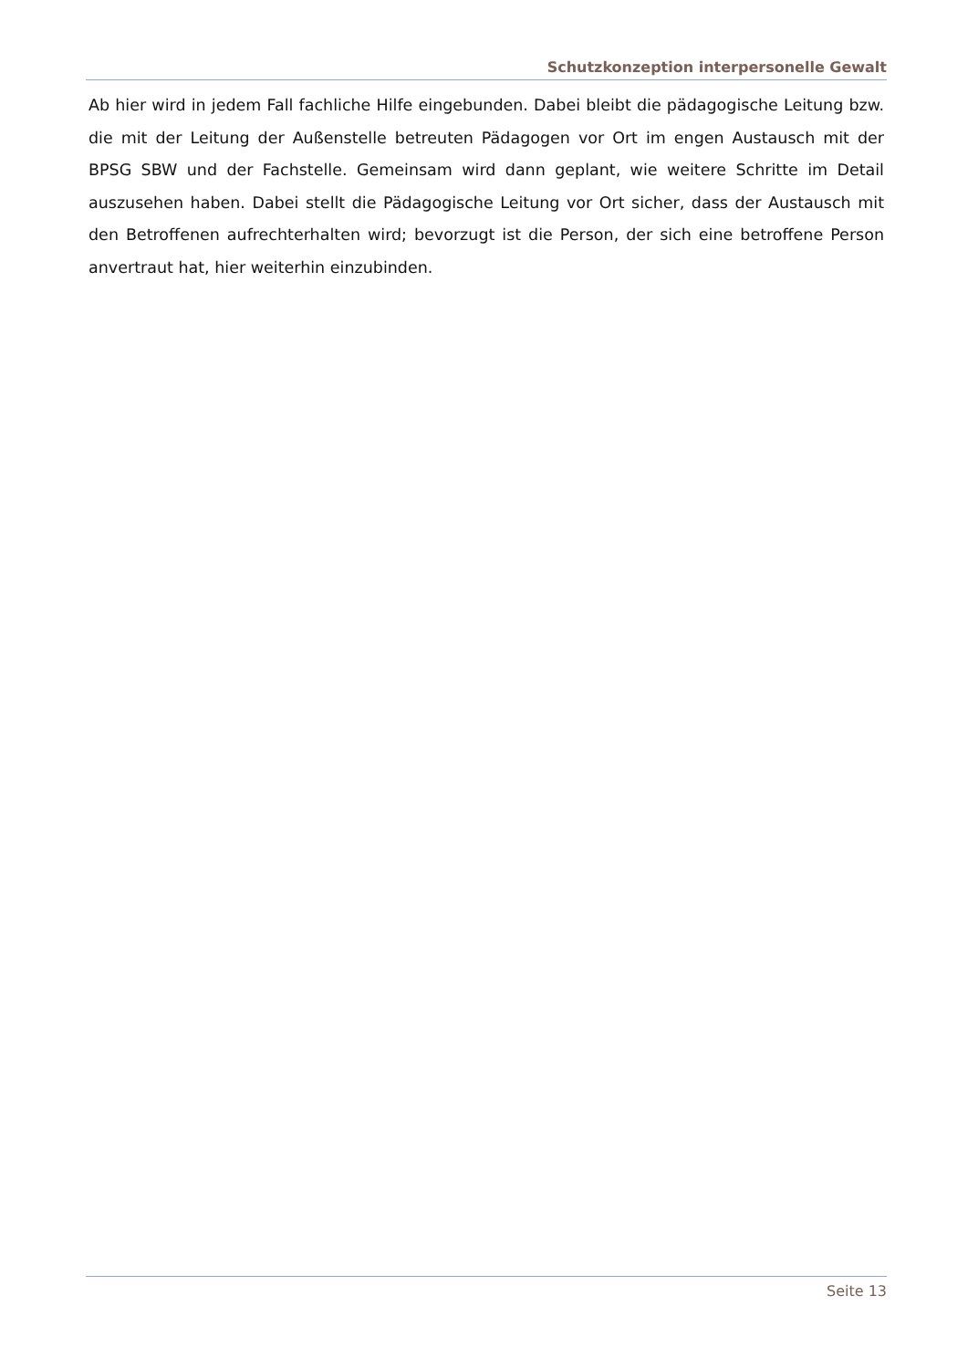Schutzkonzeption interpersonelle Gewalt
Ab hier wird in jedem Fall fachliche Hilfe eingebunden. Dabei bleibt die pädagogische Leitung bzw. die mit der Leitung der Außenstelle betreuten Pädagogen vor Ort im engen Austausch mit der BPSG SBW und der Fachstelle. Gemeinsam wird dann geplant, wie weitere Schritte im Detail auszusehen haben. Dabei stellt die Pädagogische Leitung vor Ort sicher, dass der Austausch mit den Betroffenen aufrechterhalten wird; bevorzugt ist die Person, der sich eine betroffene Person anvertraut hat, hier weiterhin einzubinden.
Seite 13